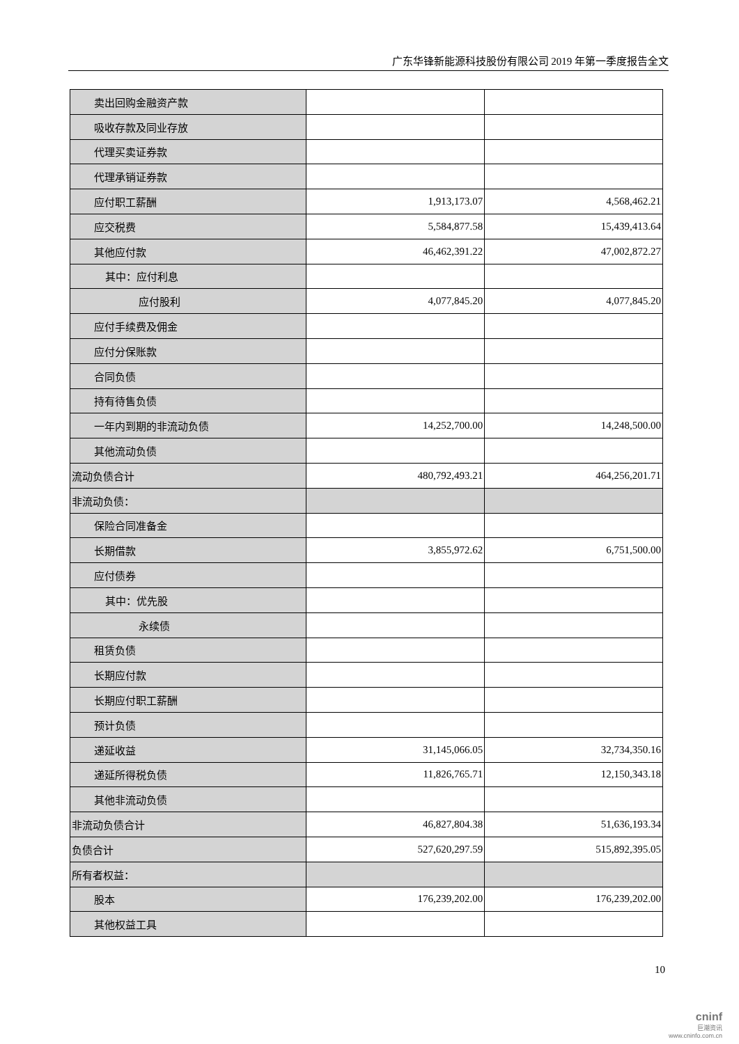广东华锋新能源科技股份有限公司 2019 年第一季度报告全文
| 卖出回购金融资产款 | | |
| 吸收存款及同业存放 | | |
| 代理买卖证券款 | | |
| 代理承销证券款 | | |
| 应付职工薪酬 | 1,913,173.07 | 4,568,462.21 |
| 应交税费 | 5,584,877.58 | 15,439,413.64 |
| 其他应付款 | 46,462,391.22 | 47,002,872.27 |
| 其中：应付利息 | | |
| 应付股利 | 4,077,845.20 | 4,077,845.20 |
| 应付手续费及佣金 | | |
| 应付分保账款 | | |
| 合同负债 | | |
| 持有待售负债 | | |
| 一年内到期的非流动负债 | 14,252,700.00 | 14,248,500.00 |
| 其他流动负债 | | |
| 流动负债合计 | 480,792,493.21 | 464,256,201.71 |
| 非流动负债： | | |
| 保险合同准备金 | | |
| 长期借款 | 3,855,972.62 | 6,751,500.00 |
| 应付债券 | | |
| 其中：优先股 | | |
| 永续债 | | |
| 租赁负债 | | |
| 长期应付款 | | |
| 长期应付职工薪酬 | | |
| 预计负债 | | |
| 递延收益 | 31,145,066.05 | 32,734,350.16 |
| 递延所得税负债 | 11,826,765.71 | 12,150,343.18 |
| 其他非流动负债 | | |
| 非流动负债合计 | 46,827,804.38 | 51,636,193.34 |
| 负债合计 | 527,620,297.59 | 515,892,395.05 |
| 所有者权益： | | |
| 股本 | 176,239,202.00 | 176,239,202.00 |
| 其他权益工具 | | |
10
cninf
巨潮资讯
www.cninfo.com.cn